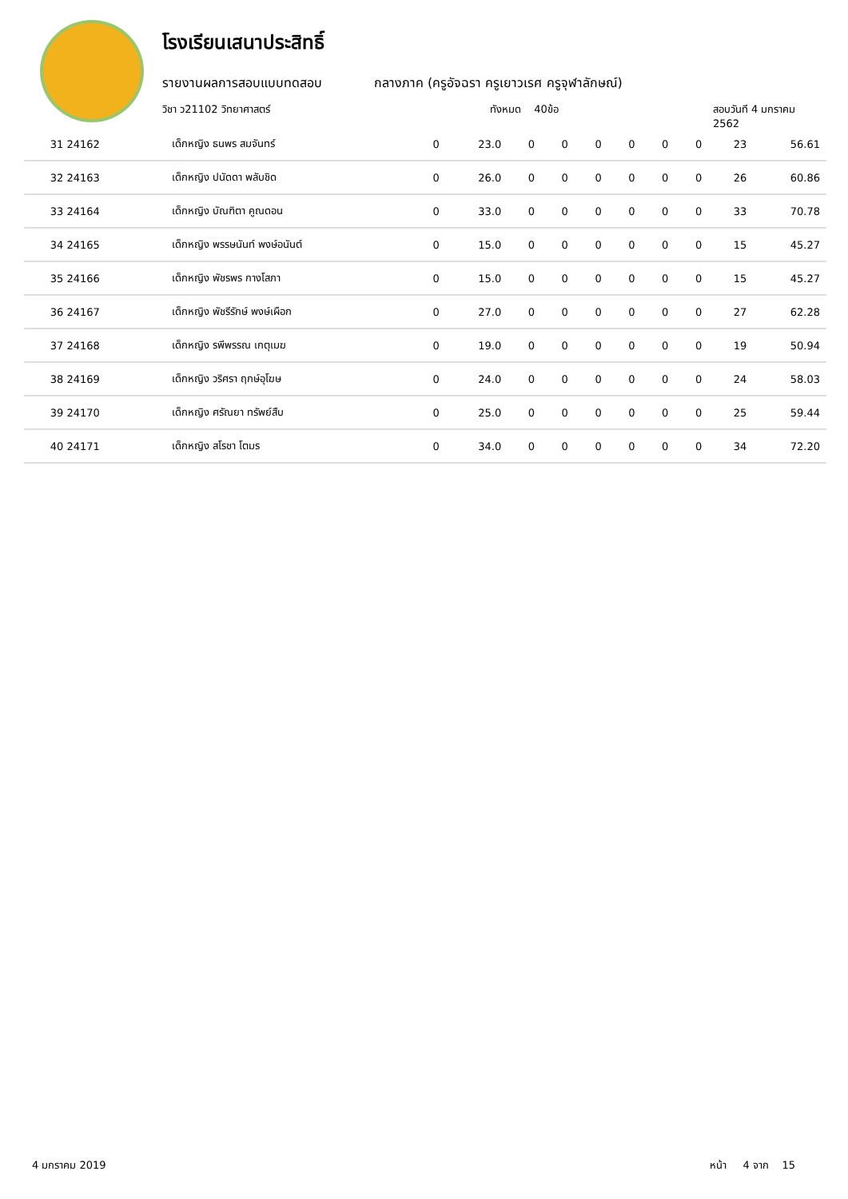โรงเรียนเสนาประสิทธิ์
รายงานผลการสอบแบบทดสอบ กลางภาค (ครูอัจฉรา ครูเยาวเรศ ครูจุฬาลักษณ์)
วิชา ว21102 วิทยาศาสตร์ ทังหมด 40ข้อ สอบวันที 4 มกราคม 2562
| 31 24162 | เด็กหญิง ธนพร สมจันทร์ | 0 | 23.0 | 0 | 0 | 0 | 0 | 0 | 0 | 23 | 56.61 |
| 32 24163 | เด็กหญิง ปนัดดา พลับชิด | 0 | 26.0 | 0 | 0 | 0 | 0 | 0 | 0 | 26 | 60.86 |
| 33 24164 | เด็กหญิง บัณฑิตา คูณดอน | 0 | 33.0 | 0 | 0 | 0 | 0 | 0 | 0 | 33 | 70.78 |
| 34 24165 | เด็กหญิง พรรษนันท์ พงษ์อนันต์ | 0 | 15.0 | 0 | 0 | 0 | 0 | 0 | 0 | 15 | 45.27 |
| 35 24166 | เด็กหญิง พัชรพร กางโสภา | 0 | 15.0 | 0 | 0 | 0 | 0 | 0 | 0 | 15 | 45.27 |
| 36 24167 | เด็กหญิง พัชรีรักษ์ พงษ์เผือก | 0 | 27.0 | 0 | 0 | 0 | 0 | 0 | 0 | 27 | 62.28 |
| 37 24168 | เด็กหญิง รพีพรรณ เกตุเมฆ | 0 | 19.0 | 0 | 0 | 0 | 0 | 0 | 0 | 19 | 50.94 |
| 38 24169 | เด็กหญิง วริศรา ฤกษ์อุโฆษ | 0 | 24.0 | 0 | 0 | 0 | 0 | 0 | 0 | 24 | 58.03 |
| 39 24170 | เด็กหญิง ศรัณยา ทรัพย์สืบ | 0 | 25.0 | 0 | 0 | 0 | 0 | 0 | 0 | 25 | 59.44 |
| 40 24171 | เด็กหญิง สโรชา โตมร | 0 | 34.0 | 0 | 0 | 0 | 0 | 0 | 0 | 34 | 72.20 |
4 มกราคม 2019 หน้า 4 จาก 15